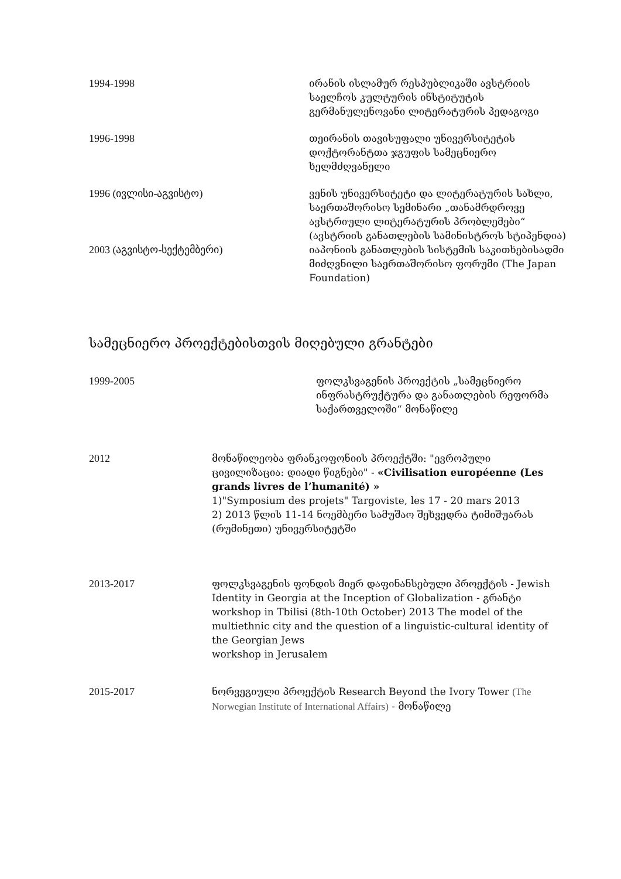1994-1998 ირანის ისლამურ რესპუბლიკაში ავსტრიის საელჩოს კულტურის ინსტიტუტის გერმანულენოვანი ლიტერატურის პედაგოგი
1996-1998 თეირანის თავისუფალი უნივერსიტეტის დოქტორანტთა ჯგუფის სამეცნიერო ხელმძღვანელი
1996 (ივლისი-აგვისტო) ვენის უნივერსიტეტი და ლიტერატურის სახლი, საერთაშორისო სემინარი „თანამრდროვე ავსტრიული ლიტერატურის პრობლემები“ (ავსტრიის განათლების სამინისტროს სტიპენდია)
2003 (აგვისტო-სექტემბერი) იაპონიის განათლების სისტემის საკითხებისადმი მიძღვნილი საერთაშორისო ფორუმი (The Japan Foundation)
სამეცნიერო პროექტებისთვის მიღებული გრანტები
1999-2005 ფოლკსვაგენის პროექტის „სამეცნიერო ინფრასტრუქტურა და განათლების რეფორმა საქართველოში“ მონაწილე
2012 მონაწილეობა ფრანკოფონიის პროექტში: "ევროპული ცივილიზაცია: დიადი წიგნები" - «Civilisation européenne (Les grands livres de l’humanité) »
1)"Symposium des projets" Targoviste, les 17 - 20 mars 2013
2) 2013 წლის 11-14 ნოემბერი სამუშაო შეხვედრა ტიმიშუარას (რუმინეთი) უნივერსიტეტში
2013-2017 ფოლკსვაგენის ფონდის მიერ დაფინანსებული პროექტის - Jewish Identity in Georgia at the Inception of Globalization - გრანტი
workshop in Tbilisi (8th-10th October) 2013 The model of the multiethnic city and the question of a linguistic-cultural identity of the Georgian Jews
workshop in Jerusalem
2015-2017 ნორვეგიული პროექტის Research Beyond the Ivory Tower (The Norwegian Institute of International Affairs) - მონაწილე